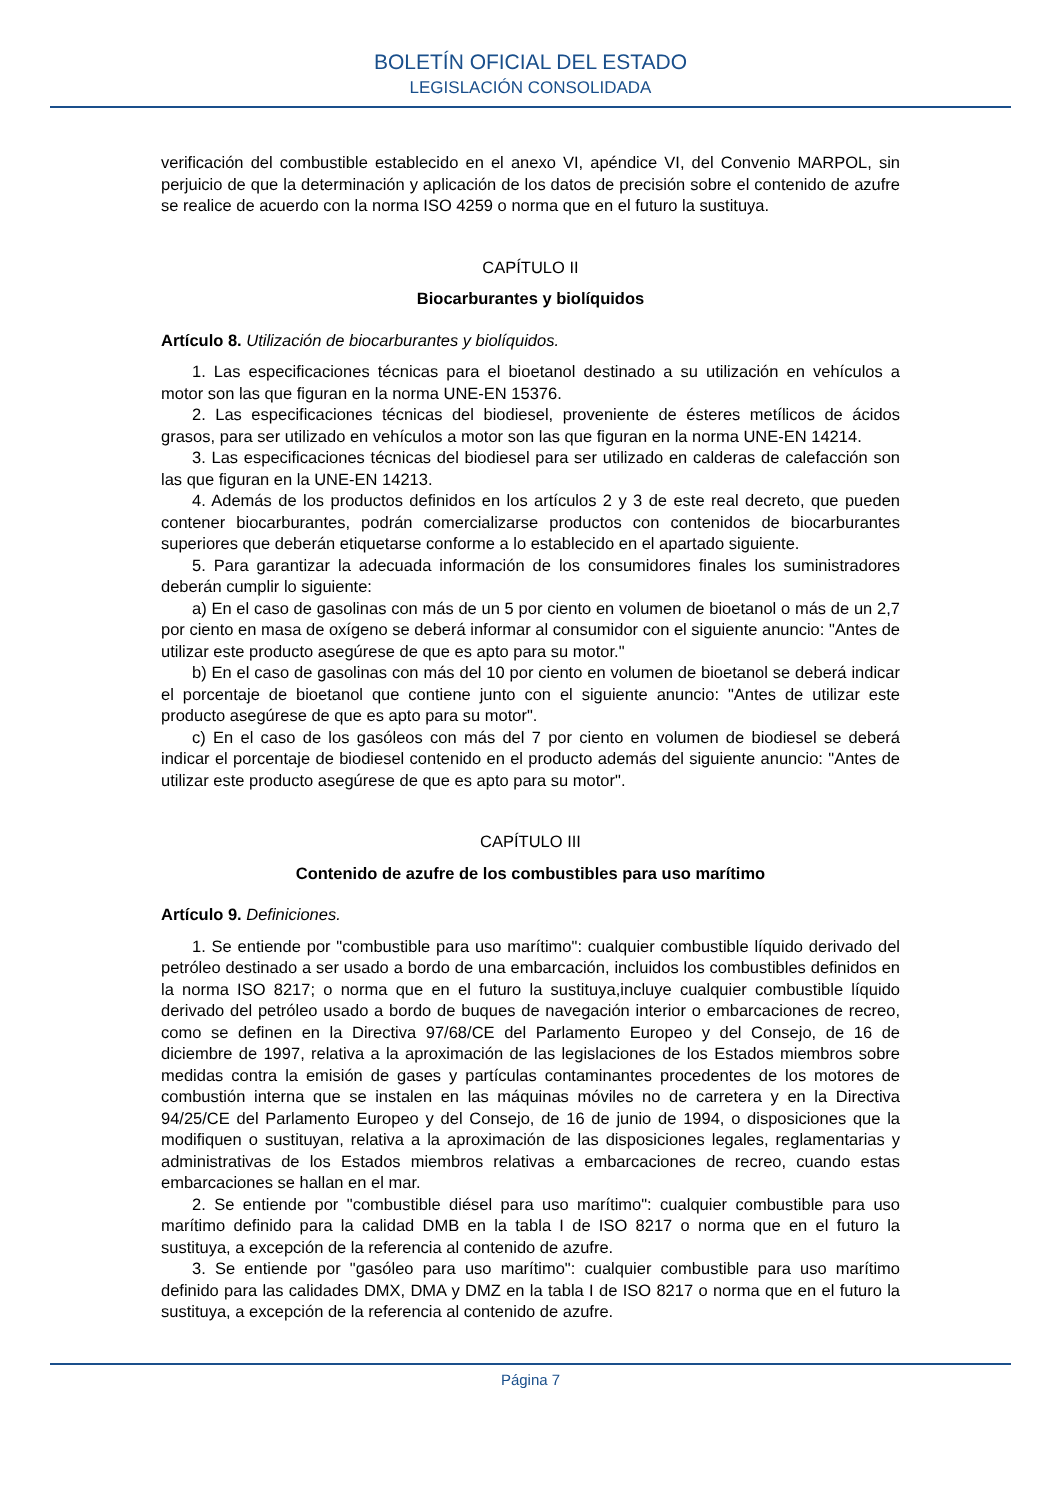BOLETÍN OFICIAL DEL ESTADO
LEGISLACIÓN CONSOLIDADA
verificación del combustible establecido en el anexo VI, apéndice VI, del Convenio MARPOL, sin perjuicio de que la determinación y aplicación de los datos de precisión sobre el contenido de azufre se realice de acuerdo con la norma ISO 4259 o norma que en el futuro la sustituya.
CAPÍTULO II
Biocarburantes y biolíquidos
Artículo 8. Utilización de biocarburantes y biolíquidos.
1. Las especificaciones técnicas para el bioetanol destinado a su utilización en vehículos a motor son las que figuran en la norma UNE-EN 15376.
2. Las especificaciones técnicas del biodiesel, proveniente de ésteres metílicos de ácidos grasos, para ser utilizado en vehículos a motor son las que figuran en la norma UNE-EN 14214.
3. Las especificaciones técnicas del biodiesel para ser utilizado en calderas de calefacción son las que figuran en la UNE-EN 14213.
4. Además de los productos definidos en los artículos 2 y 3 de este real decreto, que pueden contener biocarburantes, podrán comercializarse productos con contenidos de biocarburantes superiores que deberán etiquetarse conforme a lo establecido en el apartado siguiente.
5. Para garantizar la adecuada información de los consumidores finales los suministradores deberán cumplir lo siguiente:
a) En el caso de gasolinas con más de un 5 por ciento en volumen de bioetanol o más de un 2,7 por ciento en masa de oxígeno se deberá informar al consumidor con el siguiente anuncio: "Antes de utilizar este producto asegúrese de que es apto para su motor."
b) En el caso de gasolinas con más del 10 por ciento en volumen de bioetanol se deberá indicar el porcentaje de bioetanol que contiene junto con el siguiente anuncio: "Antes de utilizar este producto asegúrese de que es apto para su motor".
c) En el caso de los gasóleos con más del 7 por ciento en volumen de biodiesel se deberá indicar el porcentaje de biodiesel contenido en el producto además del siguiente anuncio: "Antes de utilizar este producto asegúrese de que es apto para su motor".
CAPÍTULO III
Contenido de azufre de los combustibles para uso marítimo
Artículo 9. Definiciones.
1. Se entiende por "combustible para uso marítimo": cualquier combustible líquido derivado del petróleo destinado a ser usado a bordo de una embarcación, incluidos los combustibles definidos en la norma ISO 8217; o norma que en el futuro la sustituya,incluye cualquier combustible líquido derivado del petróleo usado a bordo de buques de navegación interior o embarcaciones de recreo, como se definen en la Directiva 97/68/CE del Parlamento Europeo y del Consejo, de 16 de diciembre de 1997, relativa a la aproximación de las legislaciones de los Estados miembros sobre medidas contra la emisión de gases y partículas contaminantes procedentes de los motores de combustión interna que se instalen en las máquinas móviles no de carretera y en la Directiva 94/25/CE del Parlamento Europeo y del Consejo, de 16 de junio de 1994, o disposiciones que la modifiquen o sustituyan, relativa a la aproximación de las disposiciones legales, reglamentarias y administrativas de los Estados miembros relativas a embarcaciones de recreo, cuando estas embarcaciones se hallan en el mar.
2. Se entiende por "combustible diésel para uso marítimo": cualquier combustible para uso marítimo definido para la calidad DMB en la tabla I de ISO 8217 o norma que en el futuro la sustituya, a excepción de la referencia al contenido de azufre.
3. Se entiende por "gasóleo para uso marítimo": cualquier combustible para uso marítimo definido para las calidades DMX, DMA y DMZ en la tabla I de ISO 8217 o norma que en el futuro la sustituya, a excepción de la referencia al contenido de azufre.
Página 7